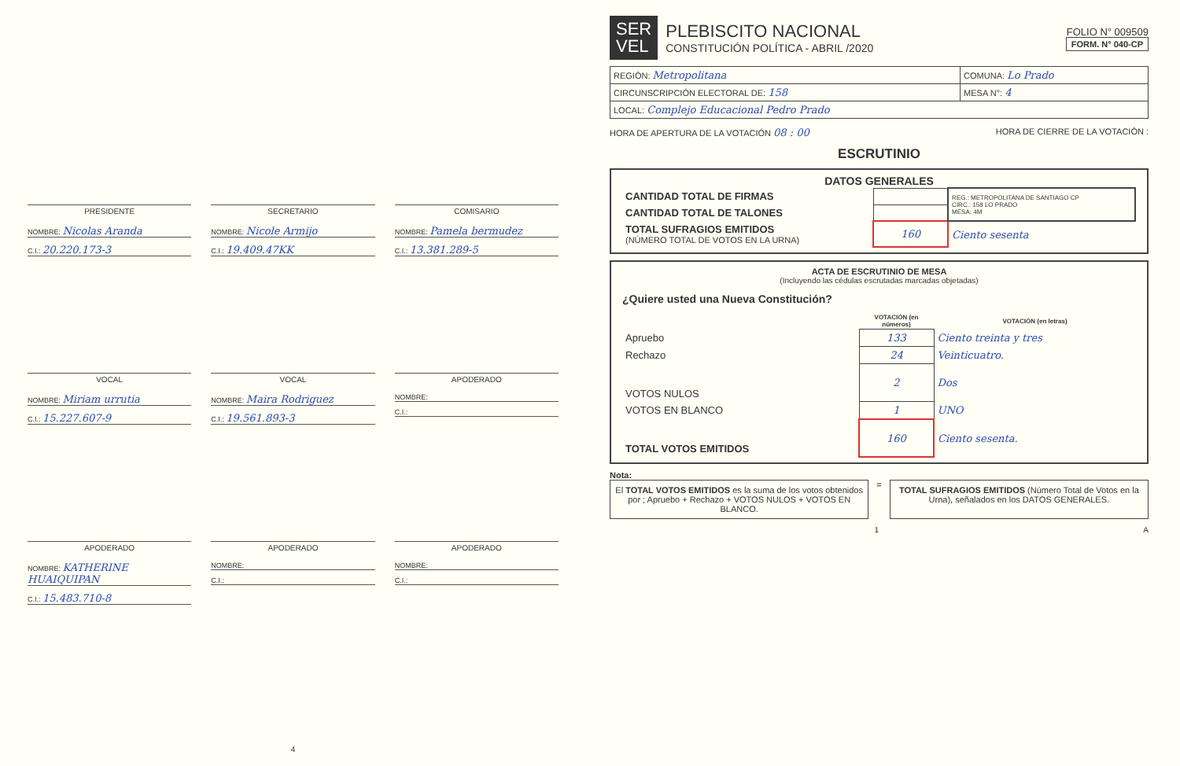PRESIDENTE
NOMBRE: Nicolas Aranda
C.I.: 20.220.173-3
SECRETARIO
NOMBRE: Nicole Armijo
C.I.: 19.409.47KK
COMISARIO
NOMBRE: Pamela bermudez
C.I.: 13.381.289-5
VOCAL
NOMBRE: Miriam urrutia
C.I.: 15.227.607-9
VOCAL
NOMBRE: Maira Rodriguez
C.I.: 19.561.893-3
APODERADO
NOMBRE:
C.I.:
APODERADO
NOMBRE: KATHERINE HUAIQUIPAN
C.I.: 15.483.710-8
APODERADO
NOMBRE:
C.I.:
APODERADO
NOMBRE:
C.I.:
4
SER
VEL
PLEBISCITO NACIONAL
CONSTITUCIÓN POLÍTICA - ABRIL /2020
FOLIO N° 009509
FORM. N° 040-CP
| REGIÓN: Metropolitana | COMUNA: Lo Prado |
| CIRCUNSCRIPCIÓN ELECTORAL DE: 158 | MESA N°: 4 |
| LOCAL: Complejo Educacional Pedro Prado | |
HORA DE APERTURA DE LA VOTACIÓN 08 : 00 HORA DE CIERRE DE LA VOTACIÓN :
ESCRUTINIO
DATOS GENERALES
| CANTIDAD TOTAL DE FIRMAS | | REG.: METROPOLITANA DE SANTIAGO CP CIRC.: 158 LO PRADO MESA: 4M |
| CANTIDAD TOTAL DE TALONES | | |
| TOTAL SUFRAGIOS EMITIDOS (NÚMERO TOTAL DE VOTOS EN LA URNA) | 160 | Ciento sesenta |
ACTA DE ESCRUTINIO DE MESA
(Incluyendo las cédulas escrutadas marcadas objetadas)
¿Quiere usted una Nueva Constitución?
| | VOTACIÓN (en números) | VOTACIÓN (en letras) |
| --- | --- | --- |
| Apruebo | 133 | Ciento treinta y tres |
| Rechazo | 24 | Veinticuatro. |
| VOTOS NULOS | 2 | Dos |
| VOTOS EN BLANCO | 1 | UNO |
| TOTAL VOTOS EMITIDOS | 160 | Ciento sesenta. |
Nota:
El TOTAL VOTOS EMITIDOS es la suma de los votos obtenidos por ; Apruebo + Rechazo + VOTOS NULOS + VOTOS EN BLANCO.
=
TOTAL SUFRAGIOS EMITIDOS (Número Total de Votos en la Urna), señalados en los DATOS GENERALES.
1 A